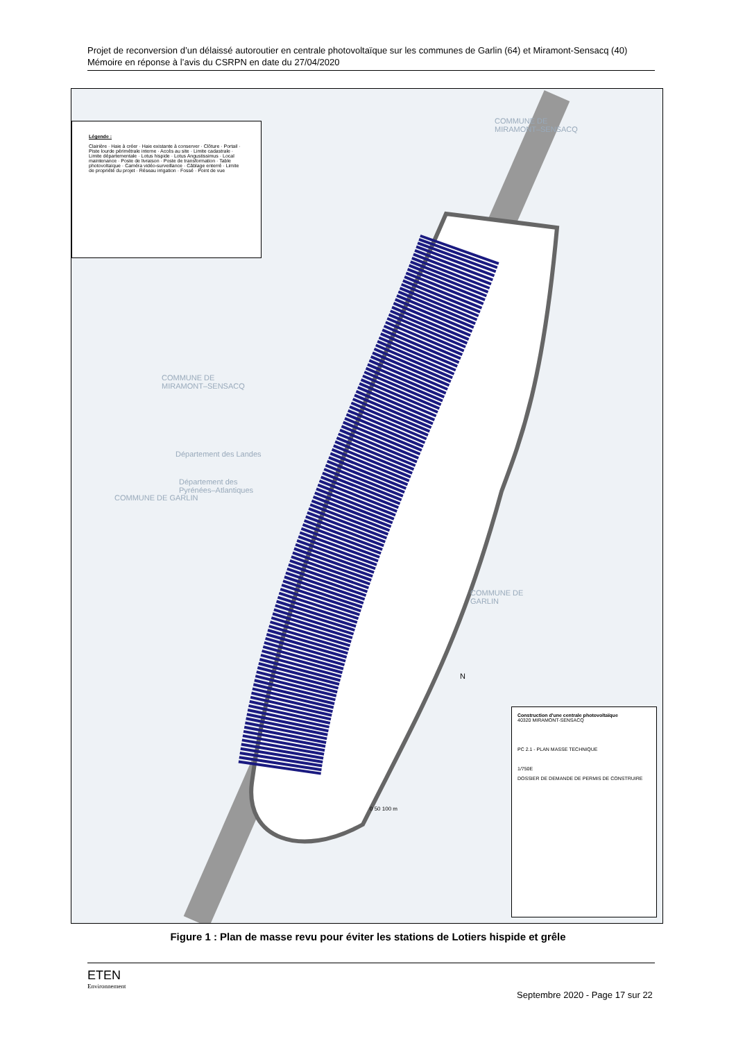Projet de reconversion d’un délaissé autoroutier en centrale photovoltaïque sur les communes de Garlin (64) et Miramont-Sensacq (40)
Mémoire en réponse à l’avis du CSRPN en date du 27/04/2020
Légende :
Clairière · Haie à créer · Haie existante à conserver · Clôture · Portail · Piste lourde périmétrale interne · Accès au site · Limite cadastrale · Limite départementale · Lotus hispide · Lotus Angustissimus · Local maintenance · Poste de livraison · Poste de transformation · Table photovoltaïque · Caméra vidéo-surveillance · Câblage enterré · Limite de propriété du projet · Réseau irrigation · Fossé · Point de vue
COMMUNE DE
MIRAMONT–SENSACQ
Département des Landes
Département des
Pyrénées–Atlantiques
COMMUNE DE GARLIN
COMMUNE DE
MIRAMONT–SENSACQ
COMMUNE DE
GARLIN
N
0 50 100 m
Construction d'une centrale photovoltaïque
40320 MIRAMONT-SENSACQ
PC 2.1 - PLAN MASSE TECHNIQUE
1/750E
DOSSIER DE DEMANDE DE PERMIS DE CONSTRUIRE
Figure 1 : Plan de masse revu pour éviter les stations de Lotiers hispide et grêle
ETEN
Environnement
Septembre 2020 - Page 17 sur 22